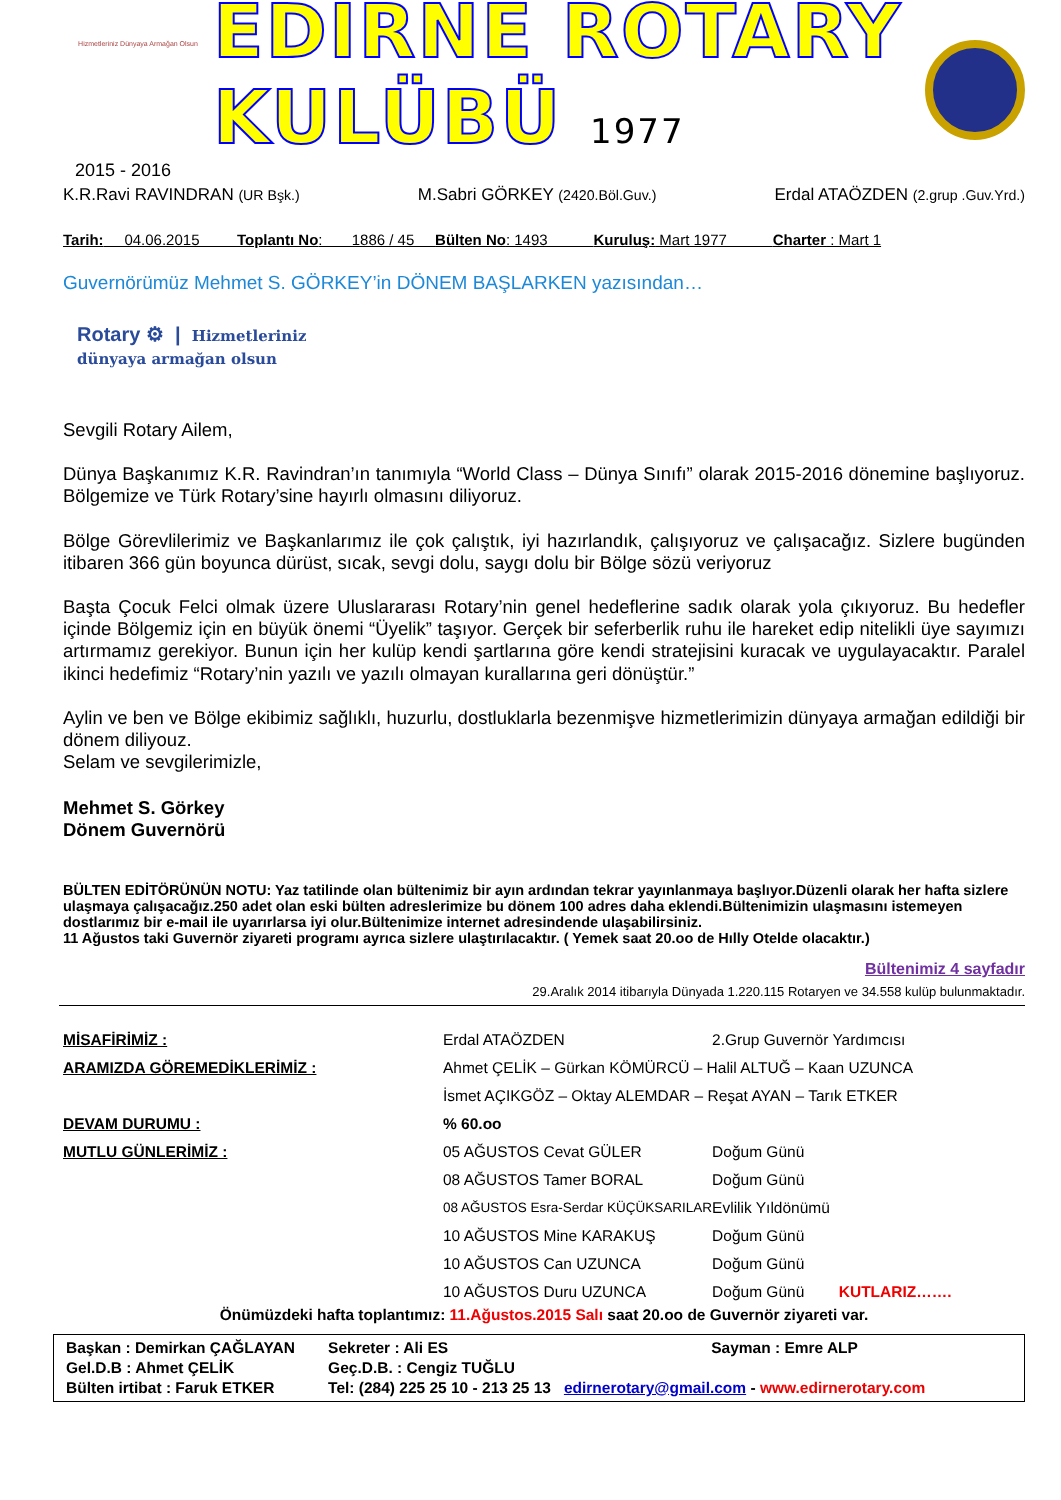Hizmetleriniz Dünyaya Armağan Olsun
EDİRNE ROTARY KULÜBÜ 1977
2015 - 2016
K.R.Ravi RAVINDRAN (UR Bşk.) M.Sabri GÖRKEY (2420.Böl.Guv.) Erdal ATAÖZDEN (2.grup .Guv.Yrd.)
Tarih: 04.06.2015 Toplantı No: 1886 / 45 Bülten No: 1493 Kuruluş: Mart 1977 Charter : Mart 1
Guvernörümüz Mehmet S. GÖRKEY’in DÖNEM BAŞLARKEN yazısından…
Rotary ⚙ | Hizmetleriniz
dünyaya armağan olsun
Sevgili Rotary Ailem,
Dünya Başkanımız K.R. Ravindran’ın tanımıyla “World Class – Dünya Sınıfı” olarak 2015-2016 dönemine başlıyoruz. Bölgemize ve Türk Rotary’sine hayırlı olmasını diliyoruz.
Bölge Görevlilerimiz ve Başkanlarımız ile çok çalıştık, iyi hazırlandık, çalışıyoruz ve çalışacağız. Sizlere bugünden itibaren 366 gün boyunca dürüst, sıcak, sevgi dolu, saygı dolu bir Bölge sözü veriyoruz
Başta Çocuk Felci olmak üzere Uluslararası Rotary’nin genel hedeflerine sadık olarak yola çıkıyoruz. Bu hedefler içinde Bölgemiz için en büyük önemi “Üyelik” taşıyor. Gerçek bir seferberlik ruhu ile hareket edip nitelikli üye sayımızı artırmamız gerekiyor. Bunun için her kulüp kendi şartlarına göre kendi stratejisini kuracak ve uygulayacaktır. Paralel ikinci hedefimiz “Rotary’nin yazılı ve yazılı olmayan kurallarına geri dönüştür.”
Aylin ve ben ve Bölge ekibimiz sağlıklı, huzurlu, dostluklarla bezenmişve hizmetlerimizin dünyaya armağan edildiği bir dönem diliyouz.
Selam ve sevgilerimizle,
Mehmet S. Görkey
Dönem Guvernörü
BÜLTEN EDİTÖRÜNÜN NOTU: Yaz tatilinde olan bültenimiz bir ayın ardından tekrar yayınlanmaya başlıyor.Düzenli olarak her hafta sizlere ulaşmaya çalışacağız.250 adet olan eski bülten adreslerimize bu dönem 100 adres daha eklendi.Bültenimizin ulaşmasını istemeyen dostlarımız bir e-mail ile uyarırlarsa iyi olur.Bültenimize internet adresindende ulaşabilirsiniz.
11 Ağustos taki Guvernör ziyareti programı ayrıca sizlere ulaştırılacaktır. ( Yemek saat 20.oo de Hılly Otelde olacaktır.)
Bültenimiz 4 sayfadır
29.Aralık 2014 itibarıyla Dünyada 1.220.115 Rotaryen ve 34.558 kulüp bulunmaktadır.
| MİSAFİRİMİZ : | Erdal ATAÖZDEN | 2.Grup Guvernör Yardımcısı | |
| ARAMIZDA GÖREMEDİKLERİMİZ : | Ahmet ÇELİK – Gürkan KÖMÜRCÜ – Halil ALTUĞ – Kaan UZUNCA | | |
| | İsmet AÇIKGÖZ – Oktay ALEMDAR – Reşat AYAN – Tarık ETKER | | |
| DEVAM DURUMU : | % 60.oo | | |
| MUTLU GÜNLERİMİZ : | 05 AĞUSTOS Cevat GÜLER | | Doğum Günü |
| | 08 AĞUSTOS Tamer BORAL | | Doğum Günü |
| | 08 AĞUSTOS Esra-Serdar KÜÇÜKSARILAR | | Evlilik Yıldönümü |
| | 10 AĞUSTOS Mine KARAKUŞ | | Doğum Günü |
| | 10 AĞUSTOS Can UZUNCA | | Doğum Günü |
| | 10 AĞUSTOS Duru UZUNCA | | Doğum Günü KUTLARIZ……. |
Önümüzdeki hafta toplantımız: 11.Ağustos.2015 Salı saat 20.oo de Guvernör ziyareti var.
| Başkan : Demirkan ÇAĞLAYAN | Sekreter : Ali ES | Sayman : Emre ALP |
| Gel.D.B : Ahmet ÇELİK | Geç.D.B. : Cengiz TUĞLU | |
| Bülten irtibat : Faruk ETKER | Tel: (284) 225 25 10 - 213 25 13 edirnerotary@gmail.com - www.edirnerotary.com | |